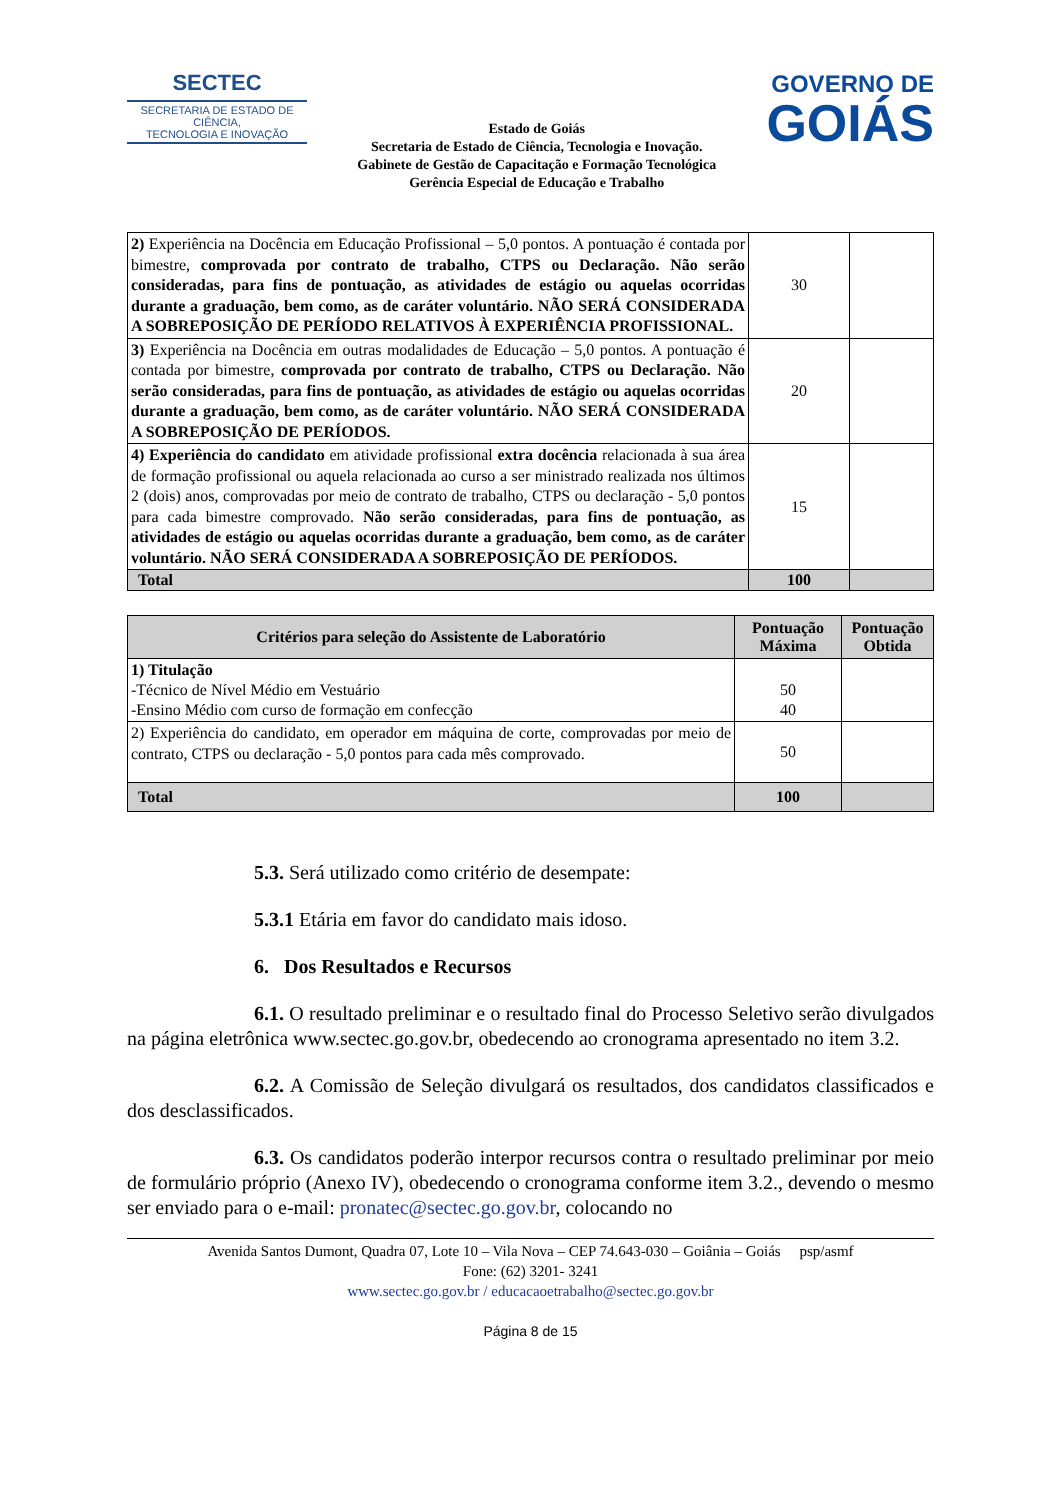SECTEC
SECRETARIA DE ESTADO DE CIÊNCIA,
TECNOLOGIA E INOVAÇÃO
Estado de Goiás
Secretaria de Estado de Ciência, Tecnologia e Inovação.
Gabinete de Gestão de Capacitação e Formação Tecnológica
Gerência Especial de Educação e Trabalho
GOVERNO DE
GOIÁS
| 2) Experiência na Docência em Educação Profissional – 5,0 pontos. A pontuação é contada por bimestre, comprovada por contrato de trabalho, CTPS ou Declaração. Não serão consideradas, para fins de pontuação, as atividades de estágio ou aquelas ocorridas durante a graduação, bem como, as de caráter voluntário. NÃO SERÁ CONSIDERADA A SOBREPOSIÇÃO DE PERÍODO RELATIVOS À EXPERIÊNCIA PROFISSIONAL. | 30 | |
| 3) Experiência na Docência em outras modalidades de Educação – 5,0 pontos. A pontuação é contada por bimestre, comprovada por contrato de trabalho, CTPS ou Declaração. Não serão consideradas, para fins de pontuação, as atividades de estágio ou aquelas ocorridas durante a graduação, bem como, as de caráter voluntário. NÃO SERÁ CONSIDERADA A SOBREPOSIÇÃO DE PERÍODOS. | 20 | |
| 4) Experiência do candidato em atividade profissional extra docência relacionada à sua área de formação profissional ou aquela relacionada ao curso a ser ministrado realizada nos últimos 2 (dois) anos, comprovadas por meio de contrato de trabalho, CTPS ou declaração - 5,0 pontos para cada bimestre comprovado. Não serão consideradas, para fins de pontuação, as atividades de estágio ou aquelas ocorridas durante a graduação, bem como, as de caráter voluntário. NÃO SERÁ CONSIDERADA A SOBREPOSIÇÃO DE PERÍODOS. | 15 | |
| Total | 100 | |
| Critérios para seleção do Assistente de Laboratório | Pontuação Máxima | Pontuação Obtida |
| --- | --- | --- |
| 1) Titulação -Técnico de Nível Médio em Vestuário -Ensino Médio com curso de formação em confecção | 50 40 | |
| 2) Experiência do candidato, em operador em máquina de corte, comprovadas por meio de contrato, CTPS ou declaração - 5,0 pontos para cada mês comprovado. | 50 | |
| Total | 100 | |
5.3. Será utilizado como critério de desempate:
5.3.1 Etária em favor do candidato mais idoso.
6. Dos Resultados e Recursos
6.1. O resultado preliminar e o resultado final do Processo Seletivo serão divulgados na página eletrônica www.sectec.go.gov.br, obedecendo ao cronograma apresentado no item 3.2.
6.2. A Comissão de Seleção divulgará os resultados, dos candidatos classificados e dos desclassificados.
6.3. Os candidatos poderão interpor recursos contra o resultado preliminar por meio de formulário próprio (Anexo IV), obedecendo o cronograma conforme item 3.2., devendo o mesmo ser enviado para o e-mail: pronatec@sectec.go.gov.br, colocando no
Avenida Santos Dumont, Quadra 07, Lote 10 – Vila Nova – CEP 74.643-030 – Goiânia – Goiás psp/asmf
Fone: (62) 3201- 3241
www.sectec.go.gov.br / educacaoetrabalho@sectec.go.gov.br
Página 8 de 15